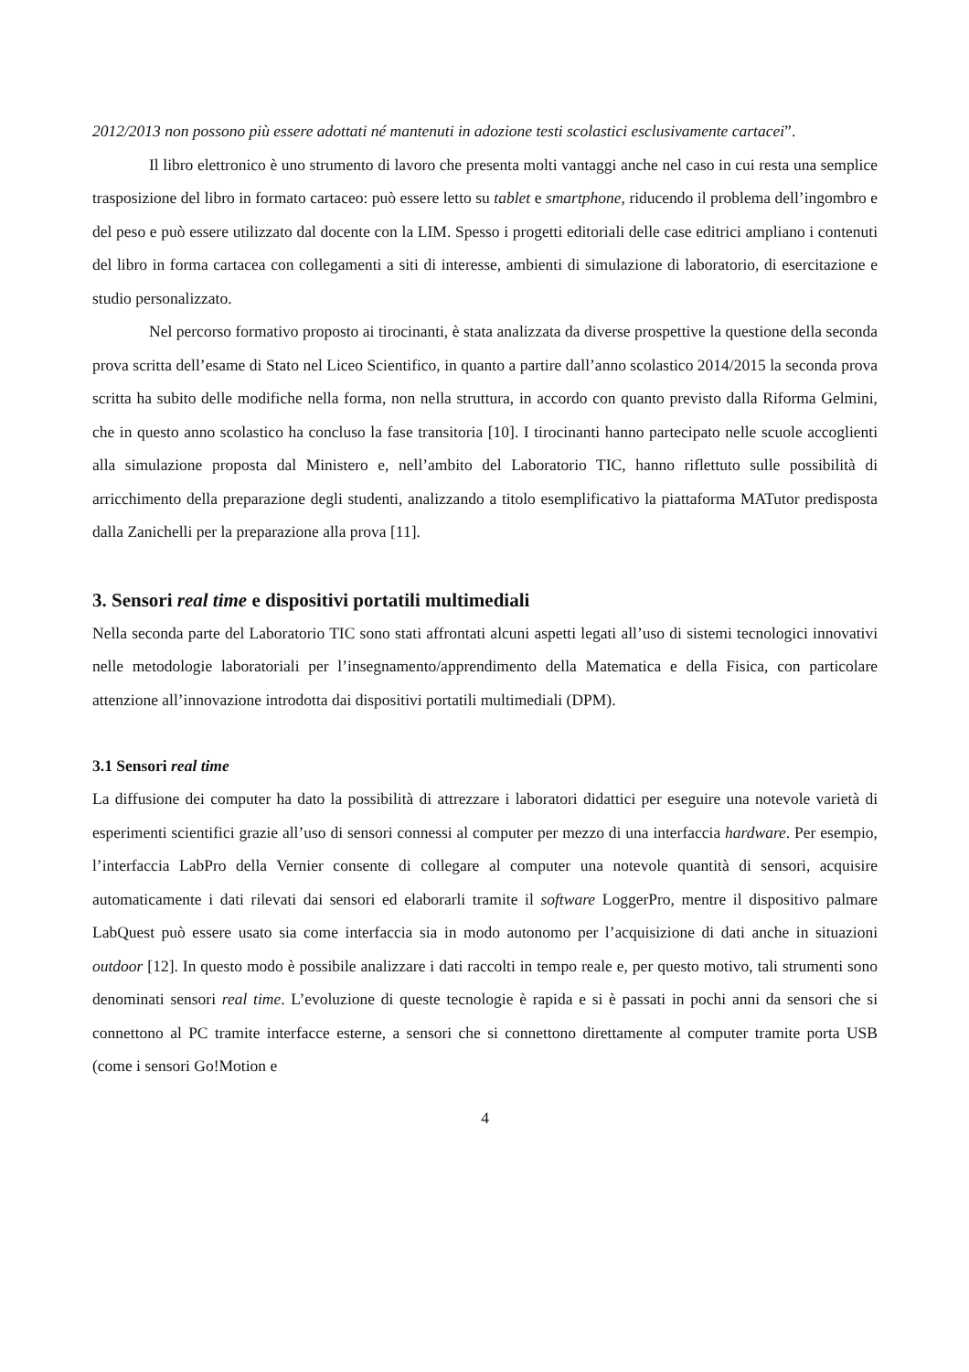2012/2013 non possono più essere adottati né mantenuti in adozione testi scolastici esclusivamente cartacei”.
Il libro elettronico è uno strumento di lavoro che presenta molti vantaggi anche nel caso in cui resta una semplice trasposizione del libro in formato cartaceo: può essere letto su tablet e smartphone, riducendo il problema dell’ingombro e del peso e può essere utilizzato dal docente con la LIM. Spesso i progetti editoriali delle case editrici ampliano i contenuti del libro in forma cartacea con collegamenti a siti di interesse, ambienti di simulazione di laboratorio, di esercitazione e studio personalizzato.
Nel percorso formativo proposto ai tirocinanti, è stata analizzata da diverse prospettive la questione della seconda prova scritta dell’esame di Stato nel Liceo Scientifico, in quanto a partire dall’anno scolastico 2014/2015 la seconda prova scritta ha subito delle modifiche nella forma, non nella struttura, in accordo con quanto previsto dalla Riforma Gelmini, che in questo anno scolastico ha concluso la fase transitoria [10]. I tirocinanti hanno partecipato nelle scuole accoglienti alla simulazione proposta dal Ministero e, nell’ambito del Laboratorio TIC, hanno riflettuto sulle possibilità di arricchimento della preparazione degli studenti, analizzando a titolo esemplificativo la piattaforma MATutor predisposta dalla Zanichelli per la preparazione alla prova [11].
3. Sensori real time e dispositivi portatili multimediali
Nella seconda parte del Laboratorio TIC sono stati affrontati alcuni aspetti legati all’uso di sistemi tecnologici innovativi nelle metodologie laboratoriali per l’insegnamento/apprendimento della Matematica e della Fisica, con particolare attenzione all’innovazione introdotta dai dispositivi portatili multimediali (DPM).
3.1 Sensori real time
La diffusione dei computer ha dato la possibilità di attrezzare i laboratori didattici per eseguire una notevole varietà di esperimenti scientifici grazie all’uso di sensori connessi al computer per mezzo di una interfaccia hardware. Per esempio, l’interfaccia LabPro della Vernier consente di collegare al computer una notevole quantità di sensori, acquisire automaticamente i dati rilevati dai sensori ed elaborarli tramite il software LoggerPro, mentre il dispositivo palmare LabQuest può essere usato sia come interfaccia sia in modo autonomo per l’acquisizione di dati anche in situazioni outdoor [12]. In questo modo è possibile analizzare i dati raccolti in tempo reale e, per questo motivo, tali strumenti sono denominati sensori real time. L’evoluzione di queste tecnologie è rapida e si è passati in pochi anni da sensori che si connettono al PC tramite interfacce esterne, a sensori che si connettono direttamente al computer tramite porta USB (come i sensori Go!Motion e
4